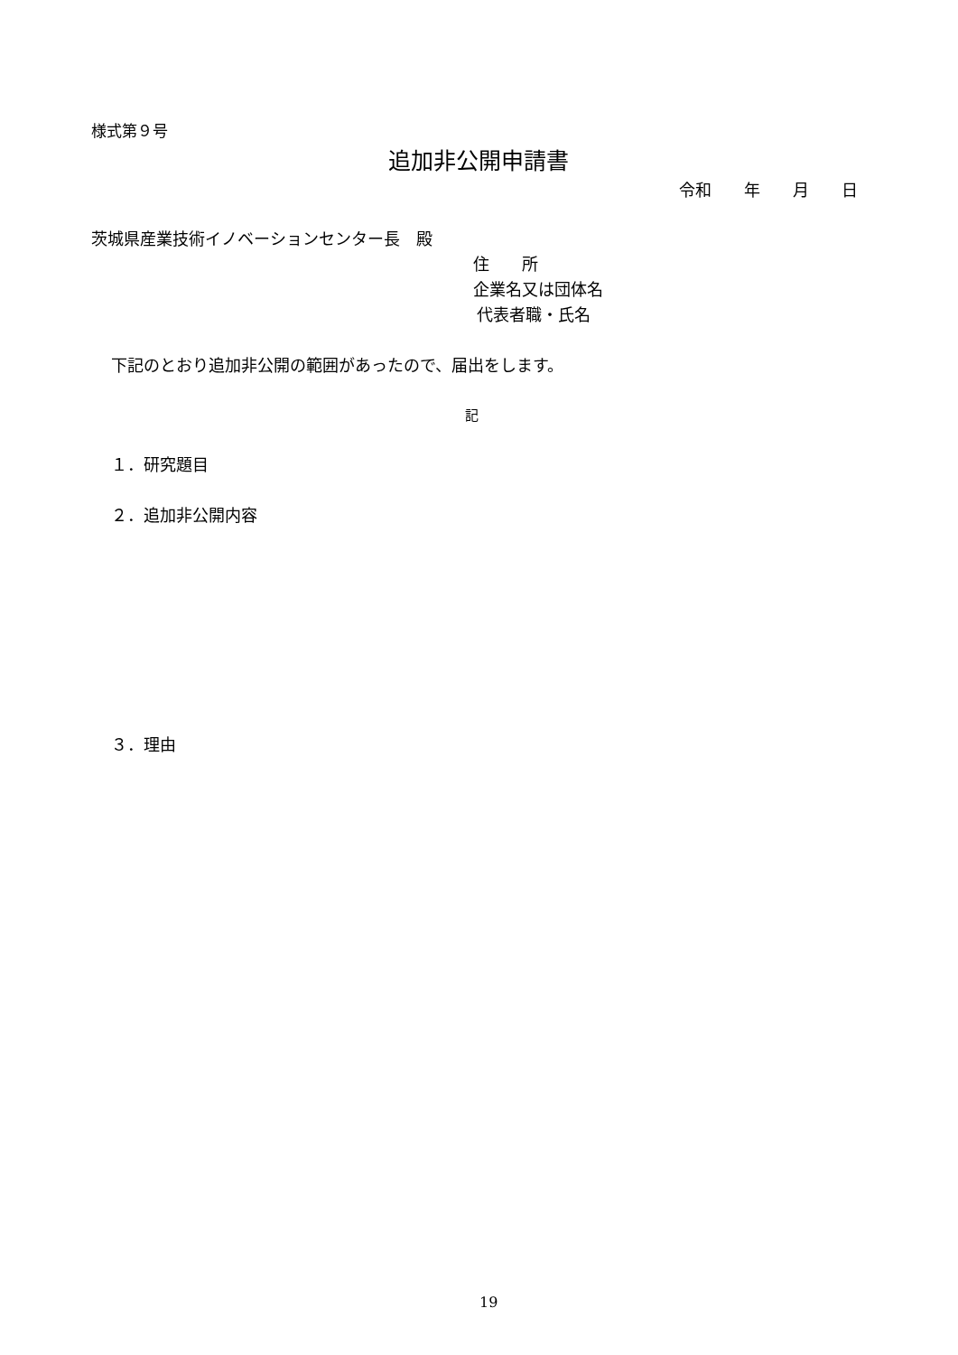様式第９号
追加非公開申請書
令和　　年　　月　　日
茨城県産業技術イノベーションセンター長　殿
住　　所
企業名又は団体名
代表者職・氏名
下記のとおり追加非公開の範囲があったので、届出をします。
記
１．研究題目
２．追加非公開内容
３．理由
19